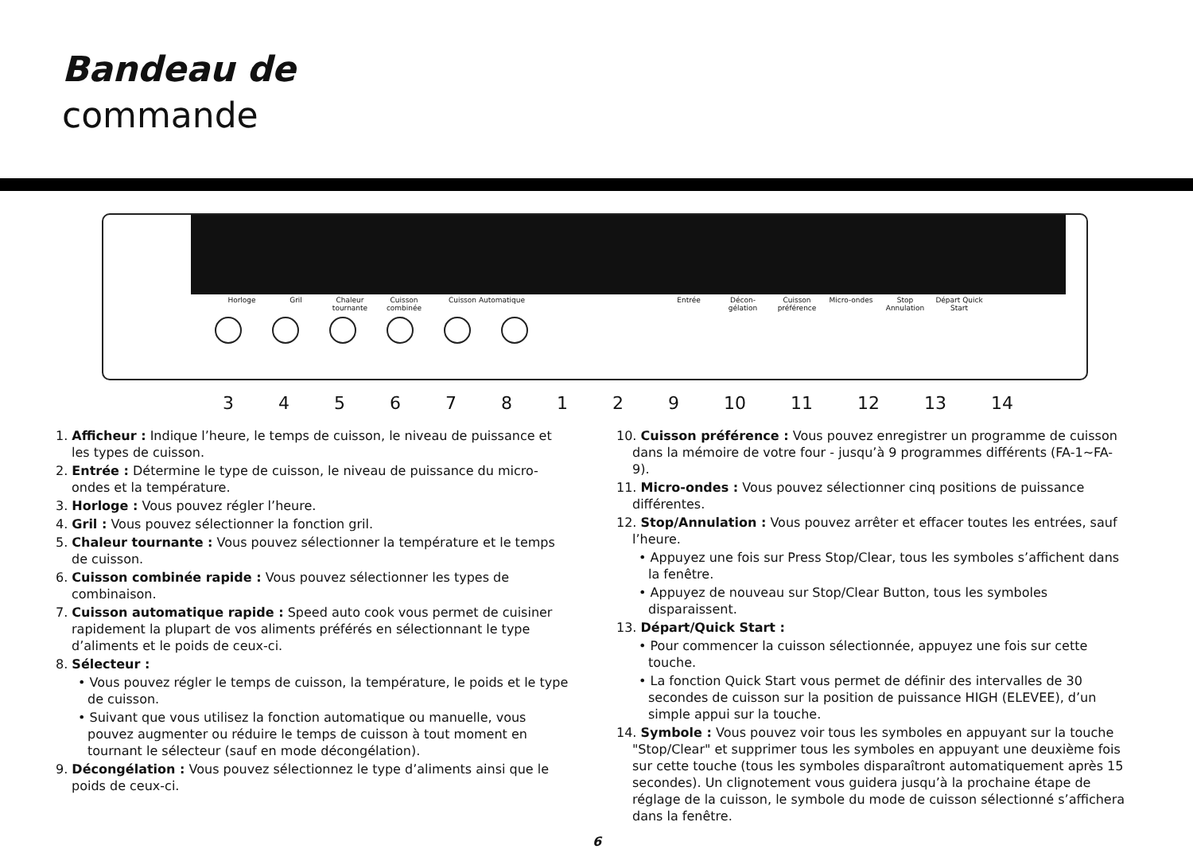Bandeau de
commande
Horloge Gril Chaleur tournante Cuisson combinée Cuisson Automatique Entrée Décon-gélation Cuisson préférence Micro-ondes Stop Annulation Départ Quick Start
345678129 10 11 12 13 14
1. Afficheur : Indique l’heure, le temps de cuisson, le niveau de puissance et les types de cuisson.
2. Entrée : Détermine le type de cuisson, le niveau de puissance du micro-ondes et la température.
3. Horloge : Vous pouvez régler l’heure.
4. Gril : Vous pouvez sélectionner la fonction gril.
5. Chaleur tournante : Vous pouvez sélectionner la température et le temps de cuisson.
6. Cuisson combinée rapide : Vous pouvez sélectionner les types de combinaison.
7. Cuisson automatique rapide : Speed auto cook vous permet de cuisiner rapidement la plupart de vos aliments préférés en sélectionnant le type d’aliments et le poids de ceux-ci.
8. Sélecteur :
• Vous pouvez régler le temps de cuisson, la température, le poids et le type de cuisson.
• Suivant que vous utilisez la fonction automatique ou manuelle, vous pouvez augmenter ou réduire le temps de cuisson à tout moment en tournant le sélecteur (sauf en mode décongélation).
9. Décongélation : Vous pouvez sélectionnez le type d’aliments ainsi que le poids de ceux-ci.
10. Cuisson préférence : Vous pouvez enregistrer un programme de cuisson dans la mémoire de votre four - jusqu’à 9 programmes différents (FA-1~FA-9).
11. Micro-ondes : Vous pouvez sélectionner cinq positions de puissance différentes.
12. Stop/Annulation : Vous pouvez arrêter et effacer toutes les entrées, sauf l’heure.
• Appuyez une fois sur Press Stop/Clear, tous les symboles s’affichent dans la fenêtre.
• Appuyez de nouveau sur Stop/Clear Button, tous les symboles disparaissent.
13. Départ/Quick Start :
• Pour commencer la cuisson sélectionnée, appuyez une fois sur cette touche.
• La fonction Quick Start vous permet de définir des intervalles de 30 secondes de cuisson sur la position de puissance HIGH (ELEVEE), d’un simple appui sur la touche.
14. Symbole : Vous pouvez voir tous les symboles en appuyant sur la touche "Stop/Clear" et supprimer tous les symboles en appuyant une deuxième fois sur cette touche (tous les symboles disparaîtront automatiquement après 15 secondes). Un clignotement vous guidera jusqu’à la prochaine étape de réglage de la cuisson, le symbole du mode de cuisson sélectionné s’affichera dans la fenêtre.
6